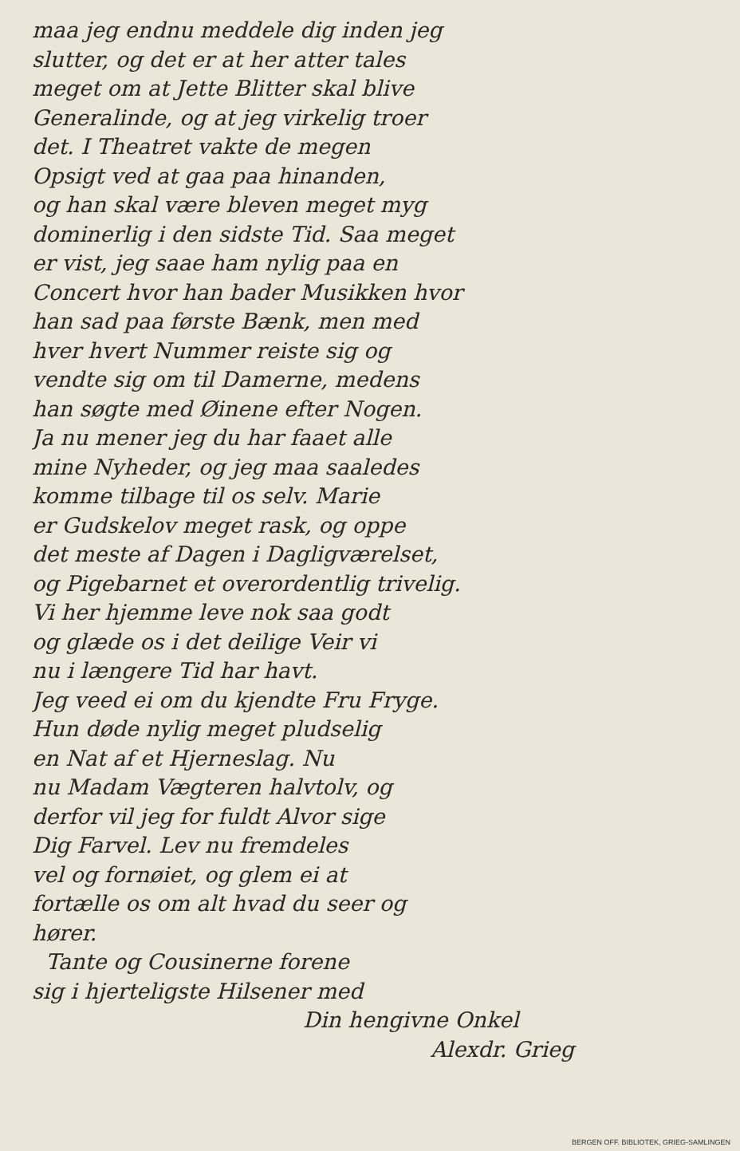maa jeg endnu meddele dig inden jeg
slutter, og det er at her atter tales
meget om at Jette Blitter skal blive
Generalinde, og at jeg virkelig troer
det. I Theatret vakte de megen
Opsigt ved at gaa paa hinanden,
og han skal være bleven meget myg
dominerlig i den sidste Tid. Saa meget
er vist, jeg saae ham nylig paa en
Concert hvor han bader Musikken hvor
han sad paa første Bænk, men med
hver hvert Nummer reiste sig og
vendte sig om til Damerne, medens
han søgte med Øinene efter Nogen.
Ja nu mener jeg du har faaet alle
mine Nyheder, og jeg maa saaledes
komme tilbage til os selv. Marie
er Gudskelov meget rask, og oppe
det meste af Dagen i Dagligværelset,
og Pigebarnet et overordentlig trivelig.
Vi her hjemme leve nok saa godt
og glæde os i det deilige Veir vi
nu i længere Tid har havt.
Jeg veed ei om du kjendte Fru Fryge.
Hun døde nylig meget pludselig
en Nat af et Hjerneslag. Nu
nu Madam Vægteren halvtolv, og
derfor vil jeg for fuldt Alvor sige
Dig Farvel. Lev nu fremdeles
vel og fornøiet, og glem ei at
fortælle os om alt hvad du seer og
hører.
Tante og Cousinerne forene
sig i hjerteligste Hilsener med
Din hengivne Onkel
Alexdr. Grieg
BERGEN OFF. BIBLIOTEK, GRIEG-SAMLINGEN